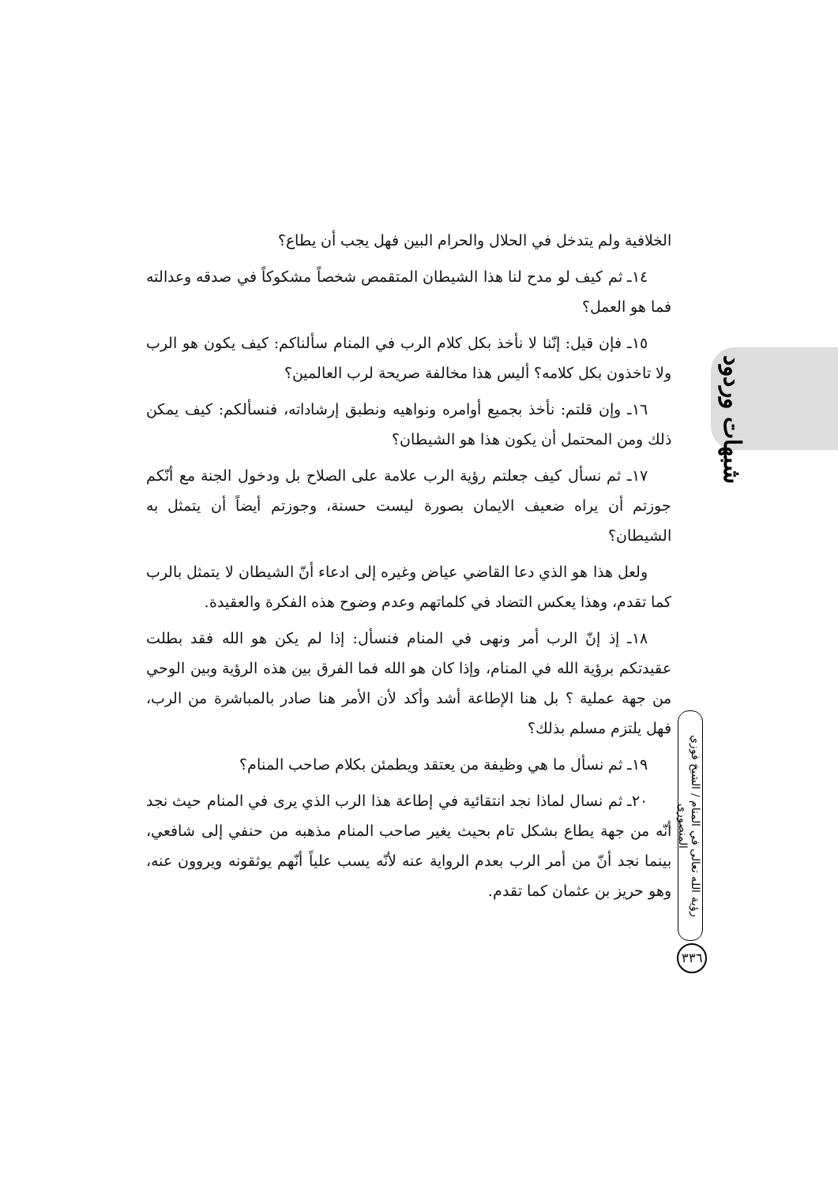الخلافية ولم يتدخل في الحلال والحرام البين فهل يجب أن يطاع؟
١٤ـ ثم كيف لو مدح لنا هذا الشيطان المتقمص شخصاً مشكوكاً في صدقه وعدالته فما هو العمل؟
١٥ـ فإن قيل: إنّنا لا نأخذ بكل كلام الرب في المنام سألناكم: كيف يكون هو الرب ولا تاخذون بكل كلامه؟ أليس هذا مخالفة صريحة لرب العالمين؟
١٦ـ وإن قلتم: نأخذ بجميع أوامره ونواهيه ونطبق إرشاداته، فنسألكم: كيف يمكن ذلك ومن المحتمل أن يكون هذا هو الشيطان؟
١٧ـ ثم نسأل كيف جعلتم رؤية الرب علامة على الصلاح بل ودخول الجنة مع أنّكم جوزتم أن يراه ضعيف الايمان بصورة ليست حسنة، وجوزتم أيضاً أن يتمثل به الشيطان؟
ولعل هذا هو الذي دعا القاضي عياض وغيره إلى ادعاء أنّ الشيطان لا يتمثل بالرب كما تقدم، وهذا يعكس التضاد في كلماتهم وعدم وضوح هذه الفكرة والعقيدة.
١٨ـ إذ إنّ الرب أمر ونهى في المنام فنسأل: إذا لم يكن هو الله فقد بطلت عقيدتكم برؤية الله في المنام، وإذا كان هو الله فما الفرق بين هذه الرؤية وبين الوحي من جهة عملية ؟ بل هنا الإطاعة أشد وأكد لأن الأمر هنا صادر بالمباشرة من الرب، فهل يلتزم مسلم بذلك؟
١٩ـ ثم نسأل ما هي وظيفة من يعتقد ويطمئن بكلام صاحب المنام؟
٢٠ـ ثم نسال لماذا نجد انتقائية في إطاعة هذا الرب الذي يرى في المنام حيث نجد أنّه من جهة يطاع بشكل تام بحيث يغير صاحب المنام مذهبه من حنفي إلى شافعي، بينما نجد أنّ من أمر الرب بعدم الرواية عنه لأنّه يسب علياً أنّهم يوثقونه ويروون عنه، وهو حريز بن عثمان كما تقدم.
شبهات وردود
رؤية الله تعالى في المنام / الشيخ فوزي المنصوري
٣٣٦